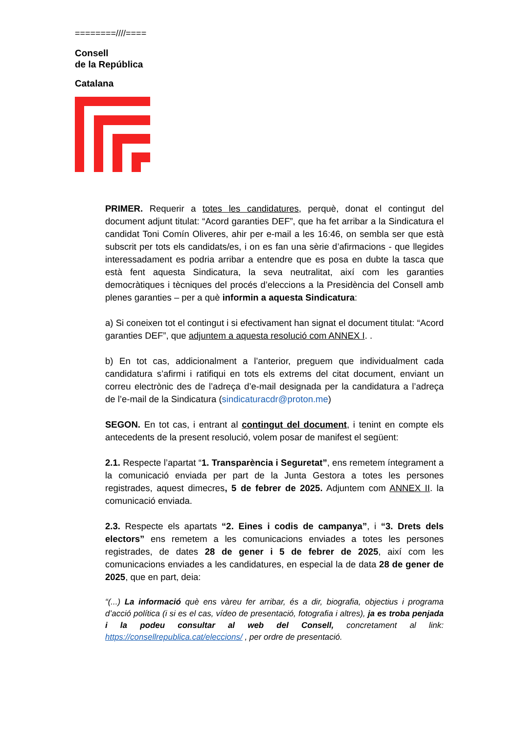========////====
Consell
de la República
Catalana
PRIMER. Requerir a totes les candidatures, perquè, donat el contingut del document adjunt titulat: “Acord garanties DEF”, que ha fet arribar a la Sindicatura el candidat Toni Comín Oliveres, ahir per e-mail a les 16:46, on sembla ser que està subscrit per tots els candidats/es, i on es fan una sèrie d’afirmacions - que llegides interessadament es podria arribar a entendre que es posa en dubte la tasca que està fent aquesta Sindicatura, la seva neutralitat, així com les garanties democràtiques i tècniques del procés d’eleccions a la Presidència del Consell amb plenes garanties – per a què informin a aquesta Sindicatura:
a) Si coneixen tot el contingut i si efectivament han signat el document titulat: “Acord garanties DEF”, que adjuntem a aquesta resolució com ANNEX I. .
b) En tot cas, addicionalment a l’anterior, preguem que individualment cada candidatura s’afirmi i ratifiqui en tots els extrems del citat document, enviant un correu electrònic des de l’adreça d’e-mail designada per la candidatura a l’adreça de l’e-mail de la Sindicatura (sindicaturacdr@proton.me)
SEGON. En tot cas, i entrant al contingut del document, i tenint en compte els antecedents de la present resolució, volem posar de manifest el següent:
2.1. Respecte l’apartat “1. Transparència i Seguretat”, ens remetem íntegrament a la comunicació enviada per part de la Junta Gestora a totes les persones registrades, aquest dimecres, 5 de febrer de 2025. Adjuntem com ANNEX II. la comunicació enviada.
2.3. Respecte els apartats “2. Eines i codis de campanya”, i “3. Drets dels electors” ens remetem a les comunicacions enviades a totes les persones registrades, de dates 28 de gener i 5 de febrer de 2025, així com les comunicacions enviades a les candidatures, en especial la de data 28 de gener de 2025, que en part, deia:
“(...) La informació què ens vàreu fer arribar, és a dir, biografia, objectius i programa d’acció política (i si es el cas, vídeo de presentació, fotografia i altres), ja es troba penjada i la podeu consultar al web del Consell, concretament al link: https://consellrepublica.cat/eleccions/ , per ordre de presentació.